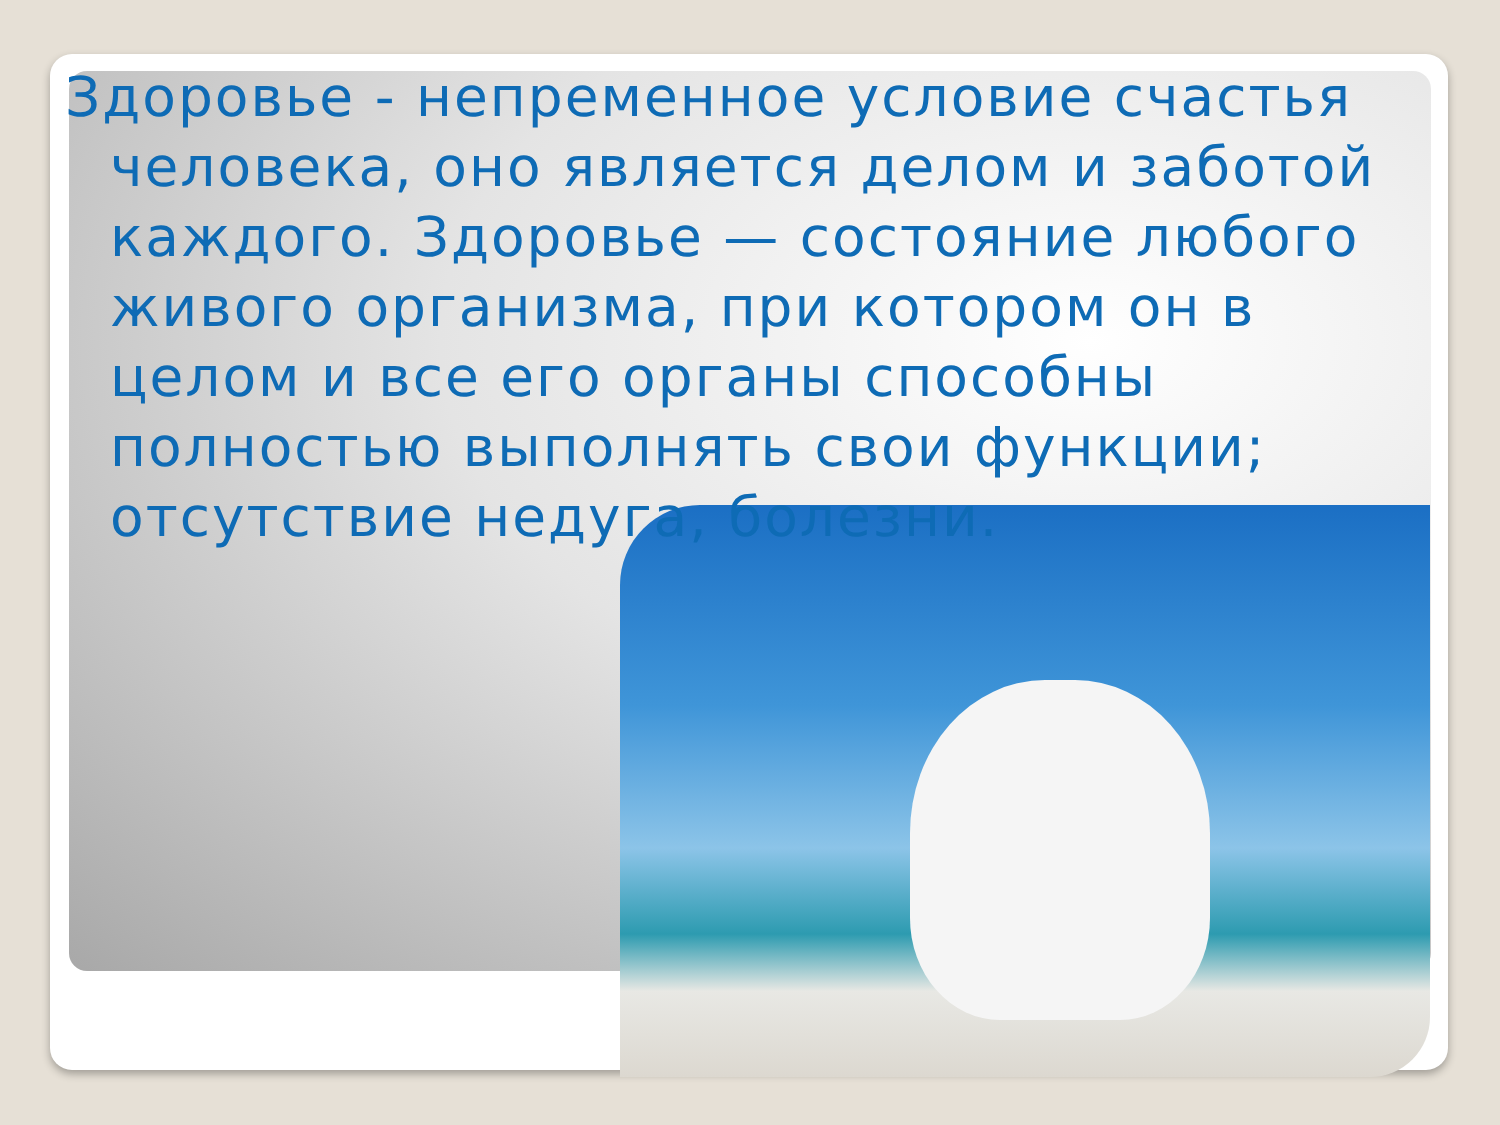Здоровье - непременное условие счастья человека, оно является делом и заботой каждого. Здоровье — состояние любого живого организма, при котором он в целом и все его органы способны полностью выполнять свои функции; отсутствие недуга, болезни.